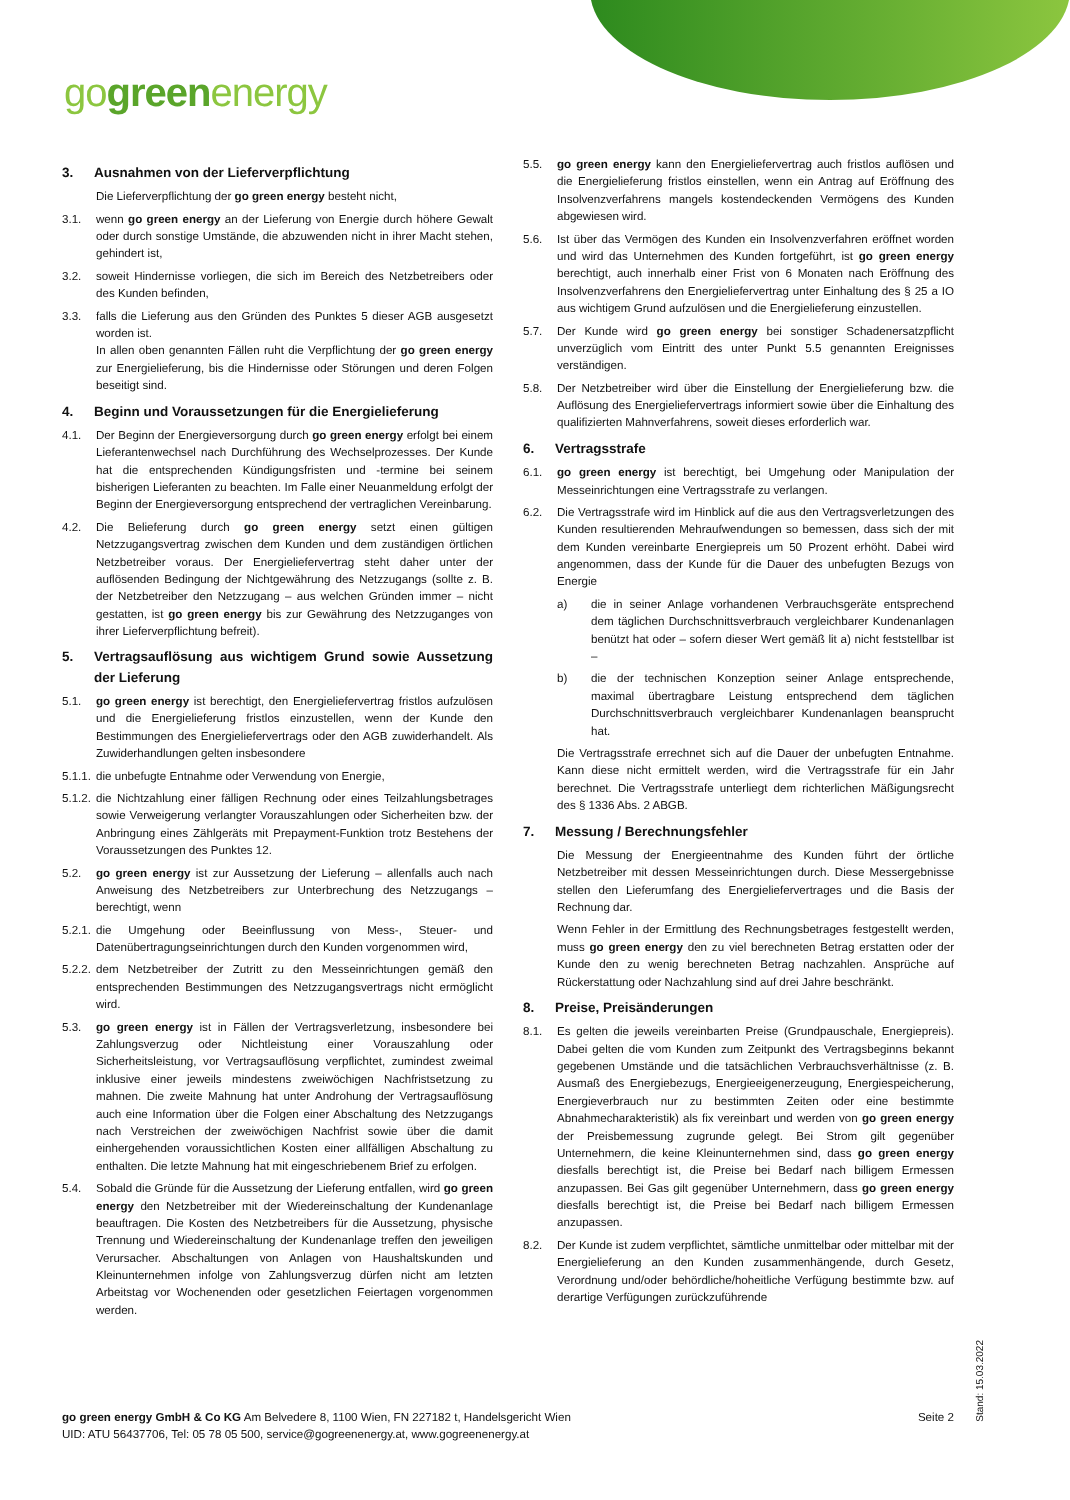gogreenenergy
3. Ausnahmen von der Lieferverpflichtung
Die Lieferverpflichtung der go green energy besteht nicht,
3.1. wenn go green energy an der Lieferung von Energie durch höhere Gewalt oder durch sonstige Umstände, die abzuwenden nicht in ihrer Macht stehen, gehindert ist,
3.2. soweit Hindernisse vorliegen, die sich im Bereich des Netzbetreibers oder des Kunden befinden,
3.3. falls die Lieferung aus den Gründen des Punktes 5 dieser AGB ausgesetzt worden ist.
In allen oben genannten Fällen ruht die Verpflichtung der go green energy zur Energielieferung, bis die Hindernisse oder Störungen und deren Folgen beseitigt sind.
4. Beginn und Voraussetzungen für die Energielieferung
4.1. Der Beginn der Energieversorgung durch go green energy erfolgt bei einem Lieferantenwechsel nach Durchführung des Wechselprozesses. Der Kunde hat die entsprechenden Kündigungsfristen und -termine bei seinem bisherigen Lieferanten zu beachten. Im Falle einer Neuanmeldung erfolgt der Beginn der Energieversorgung entsprechend der vertraglichen Vereinbarung.
4.2. Die Belieferung durch go green energy setzt einen gültigen Netzzugangsvertrag zwischen dem Kunden und dem zuständigen örtlichen Netzbetreiber voraus. Der Energieliefervertrag steht daher unter der auflösenden Bedingung der Nichtgewährung des Netzzugangs (sollte z. B. der Netzbetreiber den Netzzugang – aus welchen Gründen immer – nicht gestatten, ist go green energy bis zur Gewährung des Netzzuganges von ihrer Lieferverpflichtung befreit).
5. Vertragsauflösung aus wichtigem Grund sowie Aussetzung der Lieferung
5.1. go green energy ist berechtigt, den Energieliefervertrag fristlos aufzulösen und die Energielieferung fristlos einzustellen, wenn der Kunde den Bestimmungen des Energieliefervertrags oder den AGB zuwiderhandelt. Als Zuwiderhandlungen gelten insbesondere
5.1.1.
die unbefugte Entnahme oder Verwendung von Energie,
5.1.2.
die Nichtzahlung einer fälligen Rechnung oder eines Teilzahlungsbetrages sowie Verweigerung verlangter Vorauszahlungen oder Sicherheiten bzw. der Anbringung eines Zählgeräts mit Prepayment-Funktion trotz Bestehens der Voraussetzungen des Punktes 12.
5.2. go green energy ist zur Aussetzung der Lieferung – allenfalls auch nach Anweisung des Netzbetreibers zur Unterbrechung des Netzzugangs – berechtigt, wenn
5.2.1.
die Umgehung oder Beeinflussung von Mess-, Steuer- und Datenübertragungseinrichtungen durch den Kunden vorgenommen wird,
5.2.2.
dem Netzbetreiber der Zutritt zu den Messeinrichtungen gemäß den entsprechenden Bestimmungen des Netzzugangsvertrags nicht ermöglicht wird.
5.3. go green energy ist in Fällen der Vertragsverletzung, insbesondere bei Zahlungsverzug oder Nichtleistung einer Vorauszahlung oder Sicherheitsleistung, vor Vertragsauflösung verpflichtet, zumindest zweimal inklusive einer jeweils mindestens zweiwöchigen Nachfristsetzung zu mahnen. Die zweite Mahnung hat unter Androhung der Vertragsauflösung auch eine Information über die Folgen einer Abschaltung des Netzzugangs nach Verstreichen der zweiwöchigen Nachfrist sowie über die damit einhergehenden voraussichtlichen Kosten einer allfälligen Abschaltung zu enthalten. Die letzte Mahnung hat mit eingeschriebenem Brief zu erfolgen.
5.4. Sobald die Gründe für die Aussetzung der Lieferung entfallen, wird go green energy den Netzbetreiber mit der Wiedereinschaltung der Kundenanlage beauftragen. Die Kosten des Netzbetreibers für die Aussetzung, physische Trennung und Wiedereinschaltung der Kundenanlage treffen den jeweiligen Verursacher. Abschaltungen von Anlagen von Haushaltskunden und Kleinunternehmen infolge von Zahlungsverzug dürfen nicht am letzten Arbeitstag vor Wochenenden oder gesetzlichen Feiertagen vorgenommen werden.
5.5. go green energy kann den Energieliefervertrag auch fristlos auflösen und die Energielieferung fristlos einstellen, wenn ein Antrag auf Eröffnung des Insolvenzverfahrens mangels kostendeckenden Vermögens des Kunden abgewiesen wird.
5.6. Ist über das Vermögen des Kunden ein Insolvenzverfahren eröffnet worden und wird das Unternehmen des Kunden fortgeführt, ist go green energy berechtigt, auch innerhalb einer Frist von 6 Monaten nach Eröffnung des Insolvenzverfahrens den Energieliefervertrag unter Einhaltung des § 25 a IO aus wichtigem Grund aufzulösen und die Energielieferung einzustellen.
5.7. Der Kunde wird go green energy bei sonstiger Schadenersatzpflicht unverzüglich vom Eintritt des unter Punkt 5.5 genannten Ereignisses verständigen.
5.8. Der Netzbetreiber wird über die Einstellung der Energielieferung bzw. die Auflösung des Energieliefervertrags informiert sowie über die Einhaltung des qualifizierten Mahnverfahrens, soweit dieses erforderlich war.
6. Vertragsstrafe
6.1. go green energy ist berechtigt, bei Umgehung oder Manipulation der Messeinrichtungen eine Vertragsstrafe zu verlangen.
6.2. Die Vertragsstrafe wird im Hinblick auf die aus den Vertragsverletzungen des Kunden resultierenden Mehraufwendungen so bemessen, dass sich der mit dem Kunden vereinbarte Energiepreis um 50 Prozent erhöht. Dabei wird angenommen, dass der Kunde für die Dauer des unbefugten Bezugs von Energie
a) die in seiner Anlage vorhandenen Verbrauchsgeräte entsprechend dem täglichen Durchschnittsverbrauch vergleichbarer Kundenanlagen benützt hat oder – sofern dieser Wert gemäß lit a) nicht feststellbar ist –
b) die der technischen Konzeption seiner Anlage entsprechende, maximal übertragbare Leistung entsprechend dem täglichen Durchschnittsverbrauch vergleichbarer Kundenanlagen beansprucht hat.
Die Vertragsstrafe errechnet sich auf die Dauer der unbefugten Entnahme. Kann diese nicht ermittelt werden, wird die Vertragsstrafe für ein Jahr berechnet. Die Vertragsstrafe unterliegt dem richterlichen Mäßigungsrecht des § 1336 Abs. 2 ABGB.
7. Messung / Berechnungsfehler
Die Messung der Energieentnahme des Kunden führt der örtliche Netzbetreiber mit dessen Messeinrichtungen durch. Diese Messergebnisse stellen den Lieferumfang des Energieliefervertrages und die Basis der Rechnung dar.
Wenn Fehler in der Ermittlung des Rechnungsbetrages festgestellt werden, muss go green energy den zu viel berechneten Betrag erstatten oder der Kunde den zu wenig berechneten Betrag nachzahlen. Ansprüche auf Rückerstattung oder Nachzahlung sind auf drei Jahre beschränkt.
8. Preise, Preisänderungen
8.1. Es gelten die jeweils vereinbarten Preise (Grundpauschale, Energiepreis). Dabei gelten die vom Kunden zum Zeitpunkt des Vertragsbeginns bekannt gegebenen Umstände und die tatsächlichen Verbrauchsverhältnisse (z. B. Ausmaß des Energiebezugs, Energieeigenerzeugung, Energiespeicherung, Energieverbrauch nur zu bestimmten Zeiten oder eine bestimmte Abnahmecharakteristik) als fix vereinbart und werden von go green energy der Preisbemessung zugrunde gelegt. Bei Strom gilt gegenüber Unternehmern, die keine Kleinunternehmen sind, dass go green energy diesfalls berechtigt ist, die Preise bei Bedarf nach billigem Ermessen anzupassen. Bei Gas gilt gegenüber Unternehmern, dass go green energy diesfalls berechtigt ist, die Preise bei Bedarf nach billigem Ermessen anzupassen.
8.2. Der Kunde ist zudem verpflichtet, sämtliche unmittelbar oder mittelbar mit der Energielieferung an den Kunden zusammenhängende, durch Gesetz, Verordnung und/oder behördliche/hoheitliche Verfügung bestimmte bzw. auf derartige Verfügungen zurückzuführende
Stand: 15.03.2022
go green energy GmbH & Co KG Am Belvedere 8, 1100 Wien, FN 227182 t, Handelsgericht Wien
Seite 2
UID: ATU 56437706, Tel: 05 78 05 500, service@gogreenenergy.at, www.gogreenenergy.at